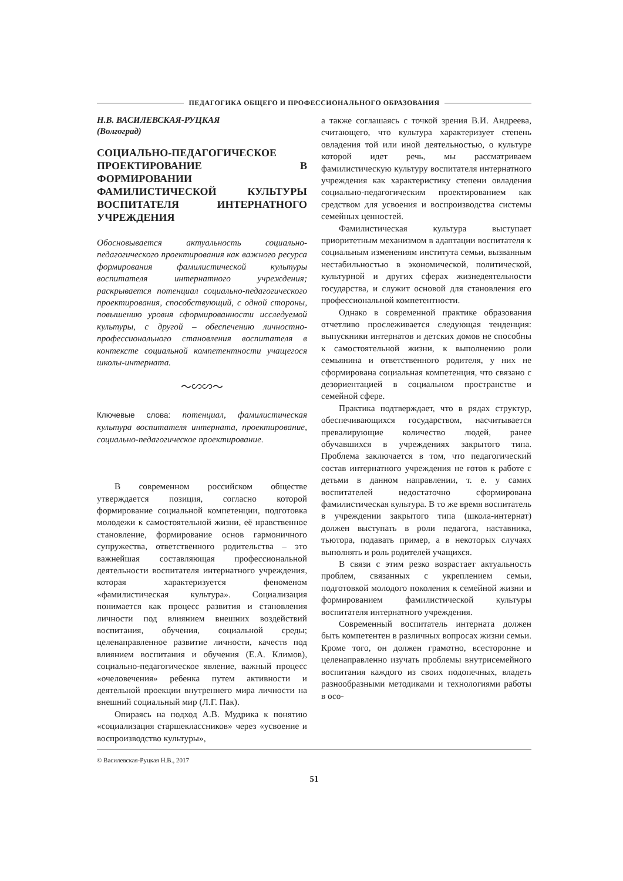ПЕДАГОГИКА ОБЩЕГО И ПРОФЕССИОНАЛЬНОГО ОБРАЗОВАНИЯ
Н.В. ВАСИЛЕВСКАЯ-РУЦКАЯ
(Волгоград)
СОЦИАЛЬНО-ПЕДАГОГИЧЕСКОЕ ПРОЕКТИРОВАНИЕ В ФОРМИРОВАНИИ ФАМИЛИСТИЧЕСКОЙ КУЛЬТУРЫ ВОСПИТАТЕЛЯ ИНТЕРНАТНОГО УЧРЕЖДЕНИЯ
Обосновывается актуальность социально-педагогического проектирования как важного ресурса формирования фамилистической культуры воспитателя интернатного учреждения; раскрывается потенциал социально-педагогического проектирования, способствующий, с одной стороны, повышению уровня сформированности исследуемой культуры, с другой – обеспечению личностно-профессионального становления воспитателя в контексте социальной компетентности учащегося школы-интерната.
〜∽∽〜
Ключевые слова: потенциал, фамилистическая культура воспитателя интерната, проектирование, социально-педагогическое проектирование.
В современном российском обществе утверждается позиция, согласно которой формирование социальной компетенции, подготовка молодежи к самостоятельной жизни, её нравственное становление, формирование основ гармоничного супружества, ответственного родительства – это важнейшая составляющая профессиональной деятельности воспитателя интернатного учреждения, которая характеризуется феноменом «фамилистическая культура». Социализация понимается как процесс развития и становления личности под влиянием внешних воздействий воспитания, обучения, социальной среды; целенаправленное развитие личности, качеств под влиянием воспитания и обучения (Е.А. Климов), социально-педагогическое явление, важный процесс «очеловечения» ребенка путем активности и деятельной проекции внутреннего мира личности на внешний социальный мир (Л.Г. Пак).
Опираясь на подход А.В. Мудрика к понятию «социализация старшеклассников» через «усвоение и воспроизводство культуры»,
а также соглашаясь с точкой зрения В.И. Андреева, считающего, что культура характеризует степень овладения той или иной деятельностью, о культуре которой идет речь, мы рассматриваем фамилистическую культуру воспитателя интернатного учреждения как характеристику степени овладения социально-педагогическим проектированием как средством для усвоения и воспроизводства системы семейных ценностей.
Фамилистическая культура выступает приоритетным механизмом в адаптации воспитателя к социальным изменениям института семьи, вызванным нестабильностью в экономической, политической, культурной и других сферах жизнедеятельности государства, и служит основой для становления его профессиональной компетентности.
Однако в современной практике образования отчетливо прослеживается следующая тенденция: выпускники интернатов и детских домов не способны к самостоятельной жизни, к выполнению роли семьянина и ответственного родителя, у них не сформирована социальная компетенция, что связано с дезориентацией в социальном пространстве и семейной сфере.
Практика подтверждает, что в рядах структур, обеспечивающихся государством, насчитывается превалирующие количество людей, ранее обучавшихся в учреждениях закрытого типа. Проблема заключается в том, что педагогический состав интернатного учреждения не готов к работе с детьми в данном направлении, т. е. у самих воспитателей недостаточно сформирована фамилистическая культура. В то же время воспитатель в учреждении закрытого типа (школа-интернат) должен выступать в роли педагога, наставника, тьютора, подавать пример, а в некоторых случаях выполнять и роль родителей учащихся.
В связи с этим резко возрастает актуальность проблем, связанных с укреплением семьи, подготовкой молодого поколения к семейной жизни и формированием фамилистической культуры воспитателя интернатного учреждения.
Современный воспитатель интерната должен быть компетентен в различных вопросах жизни семьи. Кроме того, он должен грамотно, всесторонне и целенаправленно изучать проблемы внутрисемейного воспитания каждого из своих подопечных, владеть разнообразными методиками и технологиями работы в осо-
© Василевская-Руцкая Н.В., 2017
51